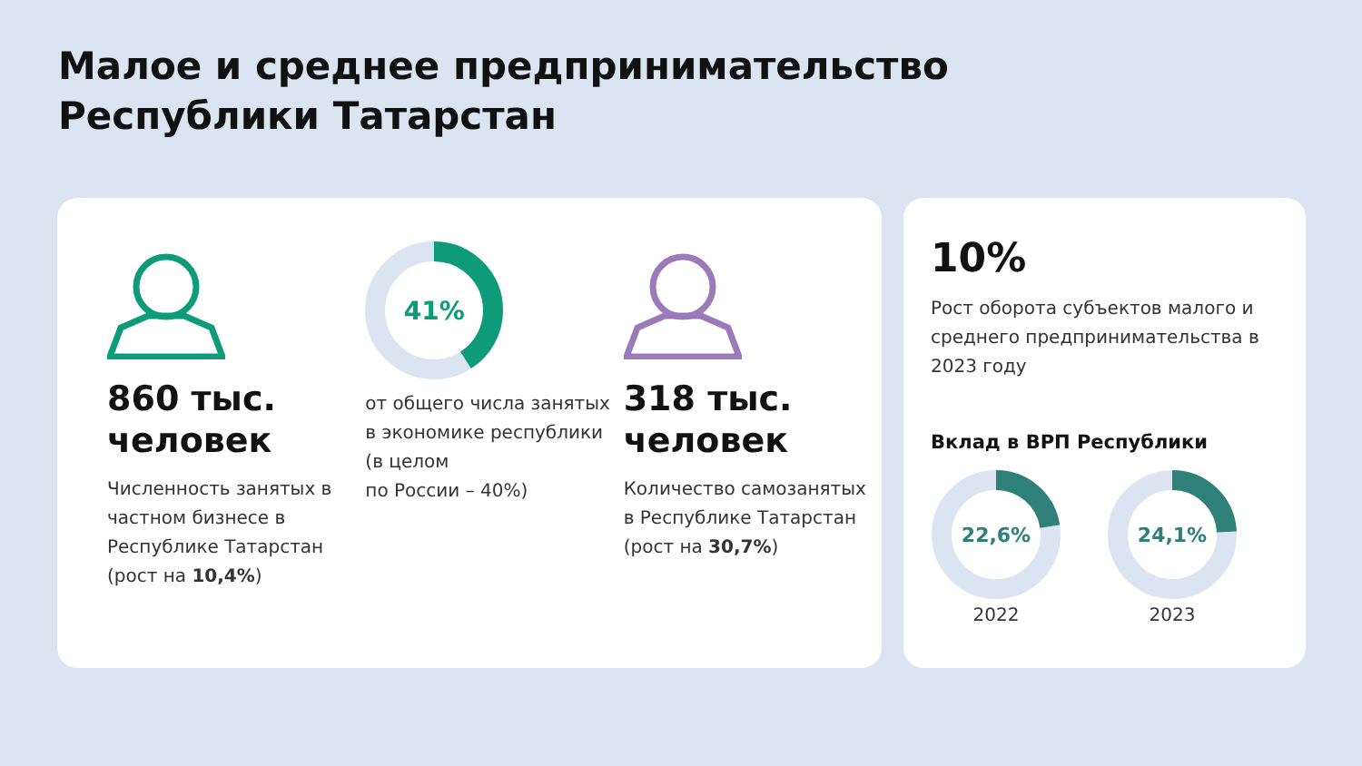Малое и среднее предпринимательство
Республики Татарстан
860 тыс.
человек
Численность занятых в частном бизнесе в Республике Татарстан (рост на 10,4%)
41%
от общего числа занятых в экономике республики
(в целом
по России – 40%)
318 тыс.
человек
Количество самозанятых в Республике Татарстан (рост на 30,7%)
10%
Рост оборота субъектов малого и среднего предпринимательства в 2023 году
Вклад в ВРП Республики
22,6%
2022
24,1%
2023